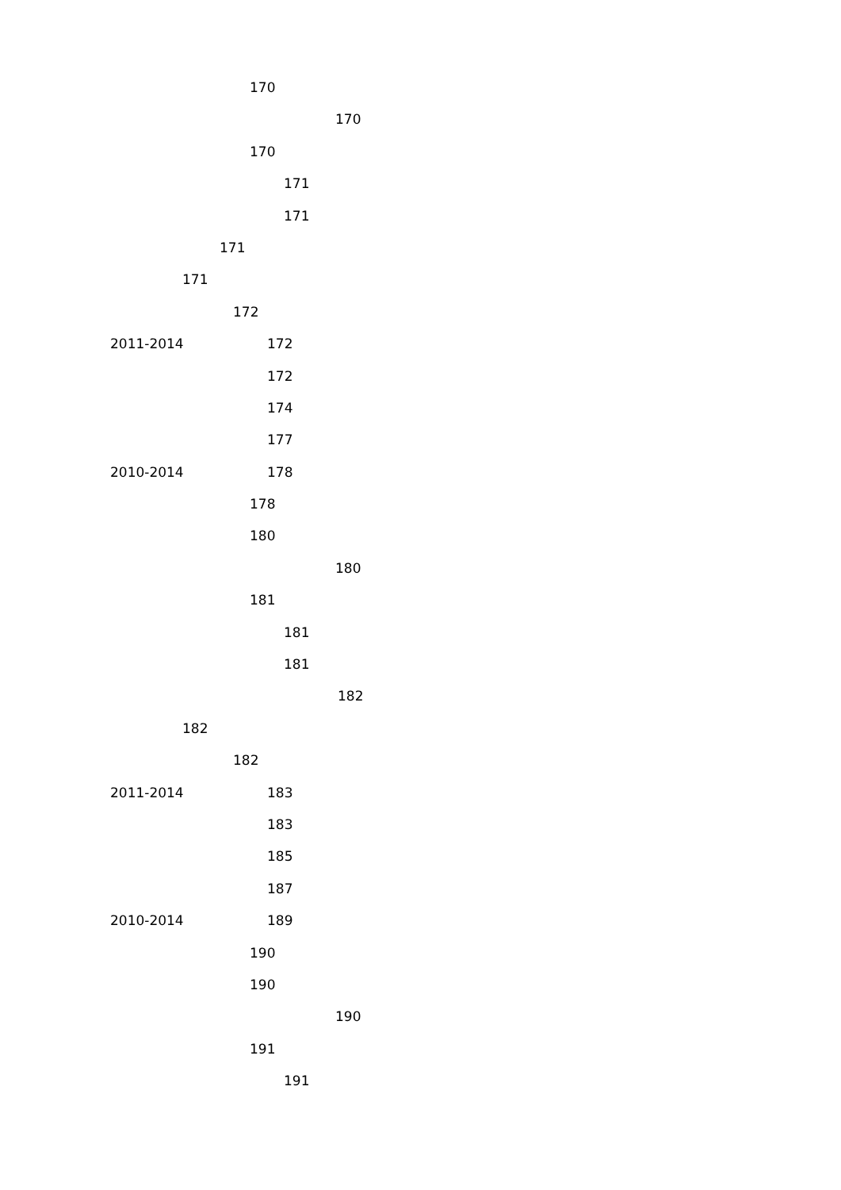170
170
170
171
171
171
171
172
2011-2014 172
172
174
177
2010-2014 178
178
180
180
181
181
181
182
182
182
2011-2014 183
183
185
187
2010-2014 189
190
190
190
191
191